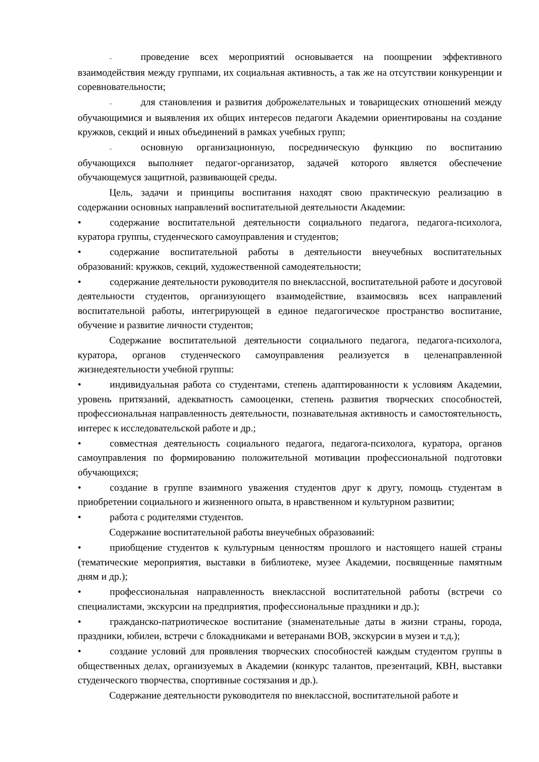– проведение всех мероприятий основывается на поощрении эффективного взаимодействия между группами, их социальная активность, а так же на отсутствии конкуренции и соревновательности;
– для становления и развития доброжелательных и товарищеских отношений между обучающимися и выявления их общих интересов педагоги Академии ориентированы на создание кружков, секций и иных объединений в рамках учебных групп;
– основную организационную, посредническую функцию по воспитанию обучающихся выполняет педагог-организатор, задачей которого является обеспечение обучающемуся защитной, развивающей среды.
Цель, задачи и принципы воспитания находят свою практическую реализацию в содержании основных направлений воспитательной деятельности Академии:
• содержание воспитательной деятельности социального педагога, педагога-психолога, куратора группы, студенческого самоуправления и студентов;
• содержание воспитательной работы в деятельности внеучебных воспитательных образований: кружков, секций, художественной самодеятельности;
• содержание деятельности руководителя по внеклассной, воспитательной работе и досуговой деятельности студентов, организующего взаимодействие, взаимосвязь всех направлений воспитательной работы, интегрирующей в единое педагогическое пространство воспитание, обучение и развитие личности студентов;
Содержание воспитательной деятельности социального педагога, педагога-психолога, куратора, органов студенческого самоуправления реализуется в целенаправленной жизнедеятельности учебной группы:
• индивидуальная работа со студентами, степень адаптированности к условиям Академии, уровень притязаний, адекватность самооценки, степень развития творческих способностей, профессиональная направленность деятельности, познавательная активность и самостоятельность, интерес к исследовательской работе и др.;
• совместная деятельность социального педагога, педагога-психолога, куратора, органов самоуправления по формированию положительной мотивации профессиональной подготовки обучающихся;
• создание в группе взаимного уважения студентов друг к другу, помощь студентам в приобретении социального и жизненного опыта, в нравственном и культурном развитии;
• работа с родителями студентов.
Содержание воспитательной работы внеучебных образований:
• приобщение студентов к культурным ценностям прошлого и настоящего нашей страны (тематические мероприятия, выставки в библиотеке, музее Академии, посвященные памятным дням и др.);
• профессиональная направленность внеклассной воспитательной работы (встречи со специалистами, экскурсии на предприятия, профессиональные праздники и др.);
• гражданско-патриотическое воспитание (знаменательные даты в жизни страны, города, праздники, юбилеи, встречи с блокадниками и ветеранами ВОВ, экскурсии в музеи и т.д.);
• создание условий для проявления творческих способностей каждым студентом группы в общественных делах, организуемых в Академии (конкурс талантов, презентаций, КВН, выставки студенческого творчества, спортивные состязания и др.).
Содержание деятельности руководителя по внеклассной, воспитательной работе и